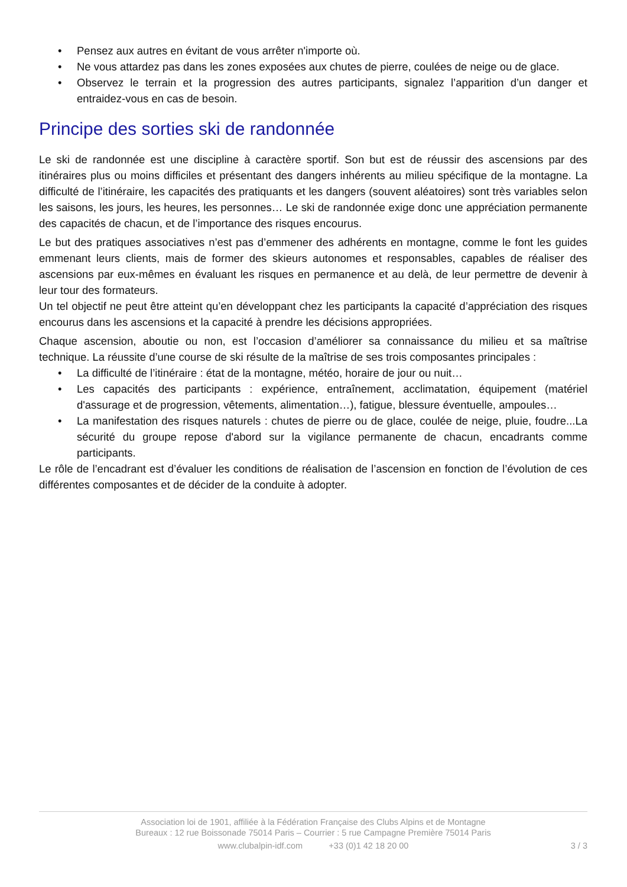• Pensez aux autres en évitant de vous arrêter n'importe où.
• Ne vous attardez pas dans les zones exposées aux chutes de pierre, coulées de neige ou de glace.
• Observez le terrain et la progression des autres participants, signalez l’apparition d’un danger et entraidez-vous en cas de besoin.
Principe des sorties ski de randonnée
Le ski de randonnée est une discipline à caractère sportif. Son but est de réussir des ascensions par des itinéraires plus ou moins difficiles et présentant des dangers inhérents au milieu spécifique de la montagne. La difficulté de l’itinéraire, les capacités des pratiquants et les dangers (souvent aléatoires) sont très variables selon les saisons, les jours, les heures, les personnes… Le ski de randonnée exige donc une appréciation permanente des capacités de chacun, et de l’importance des risques encourus.
Le but des pratiques associatives n’est pas d’emmener des adhérents en montagne, comme le font les guides emmenant leurs clients, mais de former des skieurs autonomes et responsables, capables de réaliser des ascensions par eux-mêmes en évaluant les risques en permanence et au delà, de leur permettre de devenir à leur tour des formateurs.
Un tel objectif ne peut être atteint qu’en développant chez les participants la capacité d’appréciation des risques encourus dans les ascensions et la capacité à prendre les décisions appropriées.
Chaque ascension, aboutie ou non, est l’occasion d’améliorer sa connaissance du milieu et sa maîtrise technique. La réussite d’une course de ski résulte de la maîtrise de ses trois composantes principales :
• La difficulté de l’itinéraire : état de la montagne, météo, horaire de jour ou nuit…
• Les capacités des participants : expérience, entraînement, acclimatation, équipement (matériel d'assurage et de progression, vêtements, alimentation…), fatigue, blessure éventuelle, ampoules…
• La manifestation des risques naturels : chutes de pierre ou de glace, coulée de neige, pluie, foudre...La sécurité du groupe repose d'abord sur la vigilance permanente de chacun, encadrants comme participants.
Le rôle de l’encadrant est d’évaluer les conditions de réalisation de l’ascension en fonction de l’évolution de ces différentes composantes et de décider de la conduite à adopter.
Association loi de 1901, affiliée à la Fédération Française des Clubs Alpins et de Montagne
Bureaux : 12 rue Boissonade 75014 Paris – Courrier : 5 rue Campagne Première 75014 Paris
www.clubalpin-idf.com +33 (0)1 42 18 20 00
3 / 3